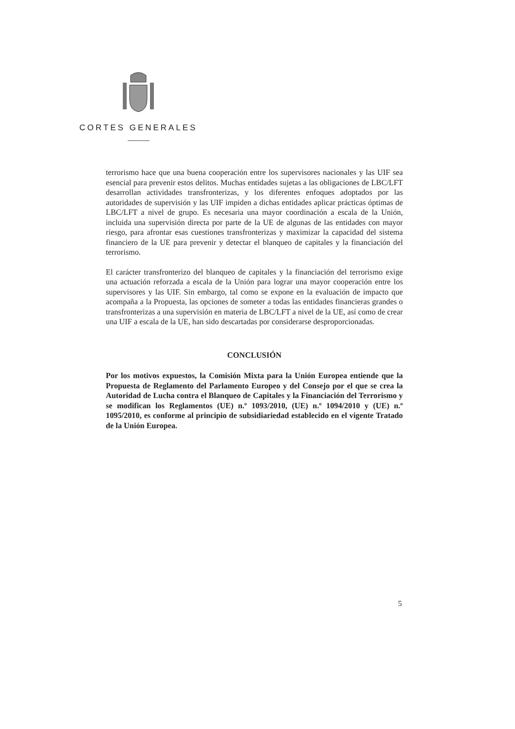CORTES GENERALES
terrorismo hace que una buena cooperación entre los supervisores nacionales y las UIF sea esencial para prevenir estos delitos. Muchas entidades sujetas a las obligaciones de LBC/LFT desarrollan actividades transfronterizas, y los diferentes enfoques adoptados por las autoridades de supervisión y las UIF impiden a dichas entidades aplicar prácticas óptimas de LBC/LFT a nivel de grupo. Es necesaria una mayor coordinación a escala de la Unión, incluida una supervisión directa por parte de la UE de algunas de las entidades con mayor riesgo, para afrontar esas cuestiones transfronterizas y maximizar la capacidad del sistema financiero de la UE para prevenir y detectar el blanqueo de capitales y la financiación del terrorismo.
El carácter transfronterizo del blanqueo de capitales y la financiación del terrorismo exige una actuación reforzada a escala de la Unión para lograr una mayor cooperación entre los supervisores y las UIF. Sin embargo, tal como se expone en la evaluación de impacto que acompaña a la Propuesta, las opciones de someter a todas las entidades financieras grandes o transfronterizas a una supervisión en materia de LBC/LFT a nivel de la UE, así como de crear una UIF a escala de la UE, han sido descartadas por considerarse desproporcionadas.
CONCLUSIÓN
Por los motivos expuestos, la Comisión Mixta para la Unión Europea entiende que la Propuesta de Reglamento del Parlamento Europeo y del Consejo por el que se crea la Autoridad de Lucha contra el Blanqueo de Capitales y la Financiación del Terrorismo y se modifican los Reglamentos (UE) n.º 1093/2010, (UE) n.º 1094/2010 y (UE) n.º 1095/2010, es conforme al principio de subsidiariedad establecido en el vigente Tratado de la Unión Europea.
5